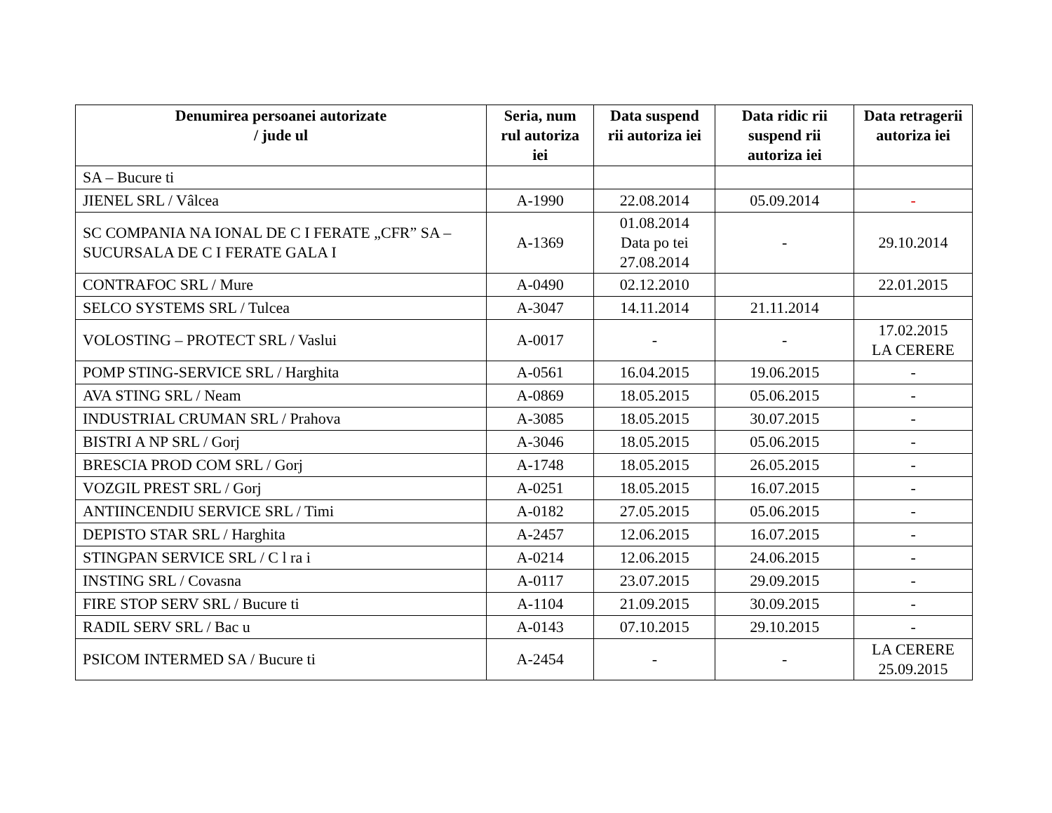| Denumirea persoanei autorizate / jude ul | Seria, num rul autoriza iei | Data suspend rii autoriza iei | Data ridic rii suspend rii autoriza iei | Data retragerii autoriza iei |
| --- | --- | --- | --- | --- |
| SA – Bucure ti | | | | |
| JIENEL SRL / Vâlcea | A-1990 | 22.08.2014 | 05.09.2014 | - |
| SC COMPANIA NA IONAL DE C I FERATE „CFR” SA – SUCURSALA DE C I FERATE GALA I | A-1369 | 01.08.2014 Data po tei 27.08.2014 | - | 29.10.2014 |
| CONTRAFOC SRL / Mure | A-0490 | 02.12.2010 | | 22.01.2015 |
| SELCO SYSTEMS SRL / Tulcea | A-3047 | 14.11.2014 | 21.11.2014 | |
| VOLOSTING – PROTECT SRL / Vaslui | A-0017 | - | - | 17.02.2015 LA CERERE |
| POMP STING-SERVICE SRL / Harghita | A-0561 | 16.04.2015 | 19.06.2015 | - |
| AVA STING SRL / Neam | A-0869 | 18.05.2015 | 05.06.2015 | - |
| INDUSTRIAL CRUMAN SRL / Prahova | A-3085 | 18.05.2015 | 30.07.2015 | - |
| BISTRI A NP SRL / Gorj | A-3046 | 18.05.2015 | 05.06.2015 | - |
| BRESCIA PROD COM SRL / Gorj | A-1748 | 18.05.2015 | 26.05.2015 | - |
| VOZGIL PREST SRL / Gorj | A-0251 | 18.05.2015 | 16.07.2015 | - |
| ANTIINCENDIU SERVICE SRL / Timi | A-0182 | 27.05.2015 | 05.06.2015 | - |
| DEPISTO STAR SRL / Harghita | A-2457 | 12.06.2015 | 16.07.2015 | - |
| STINGPAN SERVICE SRL / C l ra i | A-0214 | 12.06.2015 | 24.06.2015 | - |
| INSTING SRL / Covasna | A-0117 | 23.07.2015 | 29.09.2015 | - |
| FIRE STOP SERV SRL / Bucure ti | A-1104 | 21.09.2015 | 30.09.2015 | - |
| RADIL SERV SRL / Bac u | A-0143 | 07.10.2015 | 29.10.2015 | - |
| PSICOM INTERMED SA / Bucure ti | A-2454 | - | - | LA CERERE 25.09.2015 |